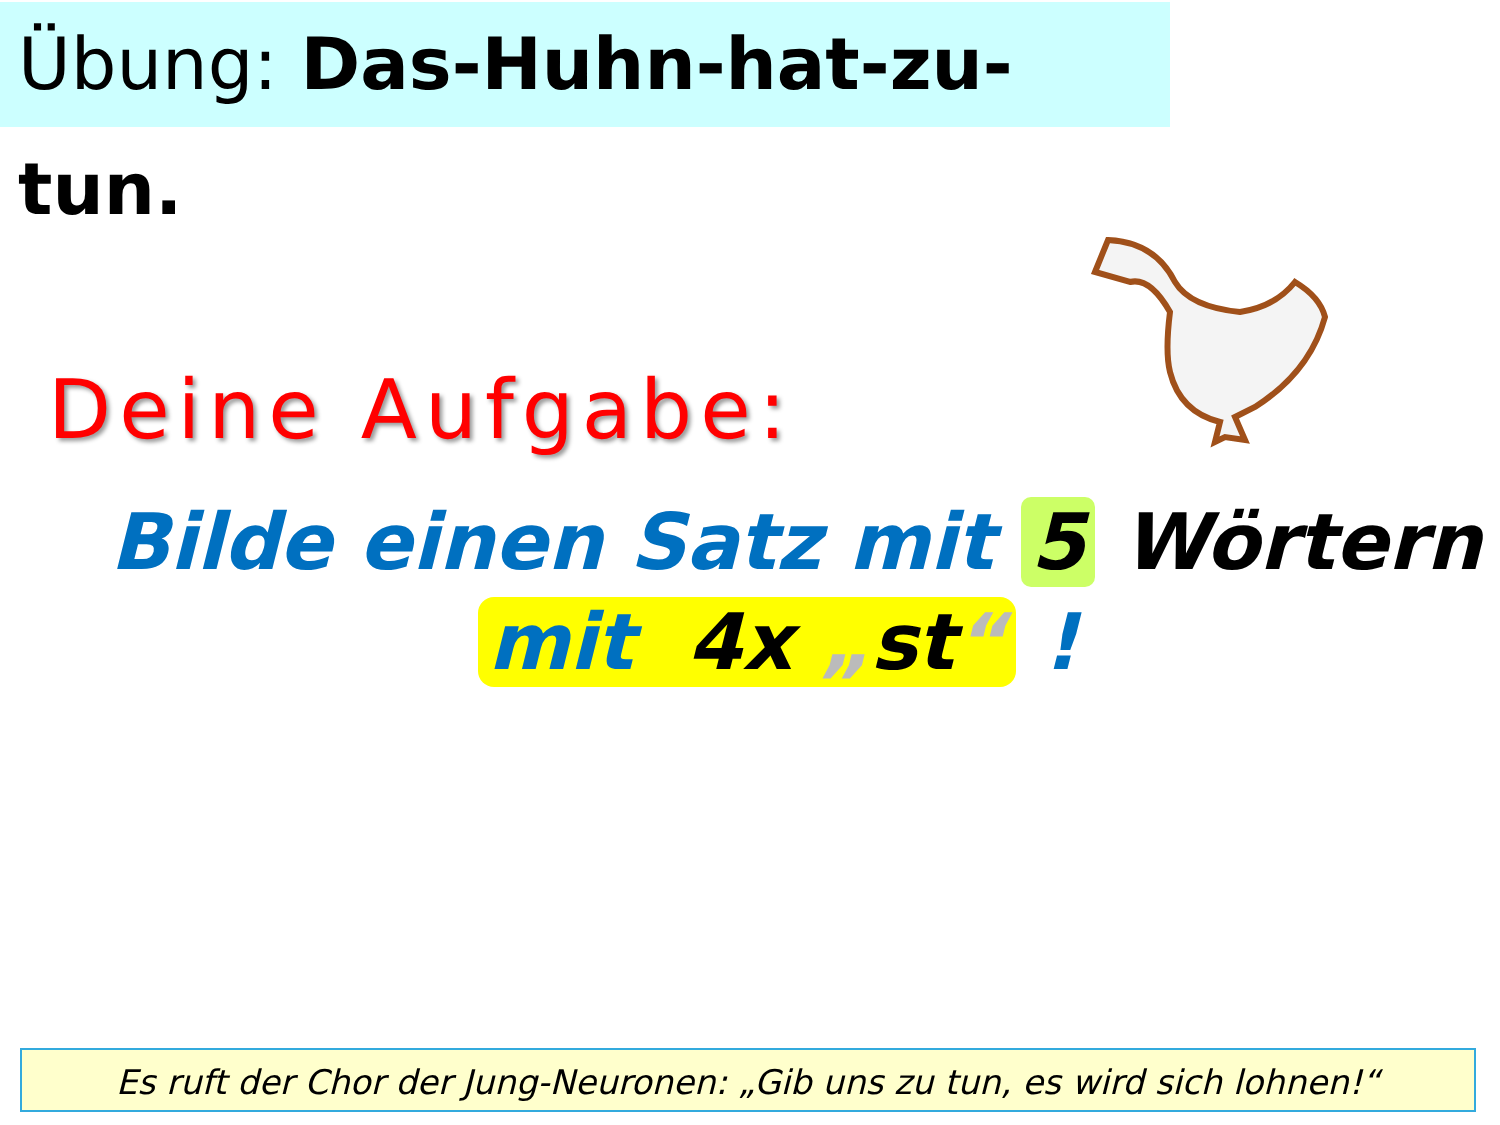Übung: Das-Huhn-hat-zu-tun.
Deine Aufgabe:
Bilde einen Satz mit 5 Wörtern
mit 4x „st“ !
Es ruft der Chor der Jung-Neuronen: „Gib uns zu tun, es wird sich lohnen!“